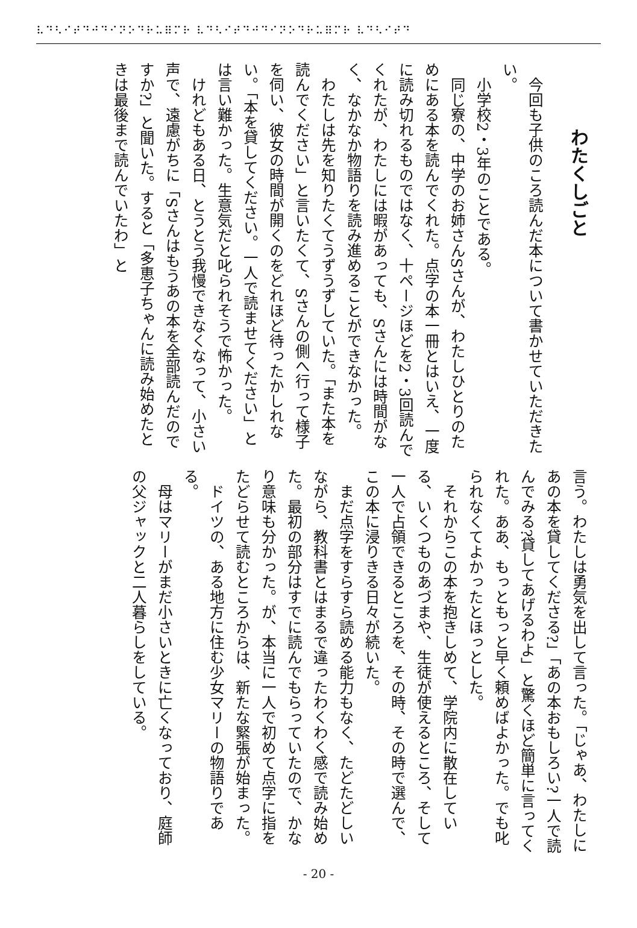⠧⠙⠣⠊⠞⠙⠚⠙⠊⠝⠕⠙⠗⠥⠿⠍⠗ ⠧⠙⠣⠊⠞⠙⠚⠙⠊⠝⠕⠙⠗⠥⠿⠍⠗ ⠧⠙⠣⠊⠞⠙
わたくしごと
今回も子供のころ読んだ本について書かせていただきたい。
小学校2・3年のことである。
同じ寮の、中学のお姉さんSさんが、わたしひとりのためにある本を読んでくれた。点字の本一冊とはいえ、一度に読み切れるものではなく、十ページほどを2・3回読んでくれたが、わたしには暇があっても、Sさんには時間がなく、なかなか物語りを読み進めることができなかった。
わたしは先を知りたくてうずうずしていた。「また本を読んでください」と言いたくて、Sさんの側へ行って様子を伺い、彼女の時間が開くのをどれほど待ったかしれない。「本を貸してください。一人で読ませてください」とは言い難かった。生意気だと叱られそうで怖かった。
けれどもある日、とうとう我慢できなくなって、小さい声で、遠慮がちに「Sさんはもうあの本を全部読んだのですか?」と聞いた。すると「多恵子ちゃんに読み始めたときは最後まで読んでいたわ」と
言う。わたしは勇気を出して言った。「じゃあ、わたしにあの本を貸してくださる?」「あの本おもしろい?一人で読んでみる?貸してあげるわよ」と驚くほど簡単に言ってくれた。ああ、もっともっと早く頼めばよかった。でも叱られなくてよかったとほっとした。
それからこの本を抱きしめて、学院内に散在している、いくつものあづまや、生徒が使えるところ、そして一人で占領できるところを、その時、その時で選んで、この本に浸りきる日々が続いた。
まだ点字をすらすら読める能力もなく、たどたどしいながら、教科書とはまるで違ったわくわく感で読み始めた。最初の部分はすでに読んでもらっていたので、かなり意味も分かった。が、本当に一人で初めて点字に指をたどらせて読むところからは、新たな緊張が始まった。
ドイツの、ある地方に住む少女マリーの物語りである。
母はマリーがまだ小さいときに亡くなっており、庭師の父ジャックと二人暮らしをしている。
- 20 -